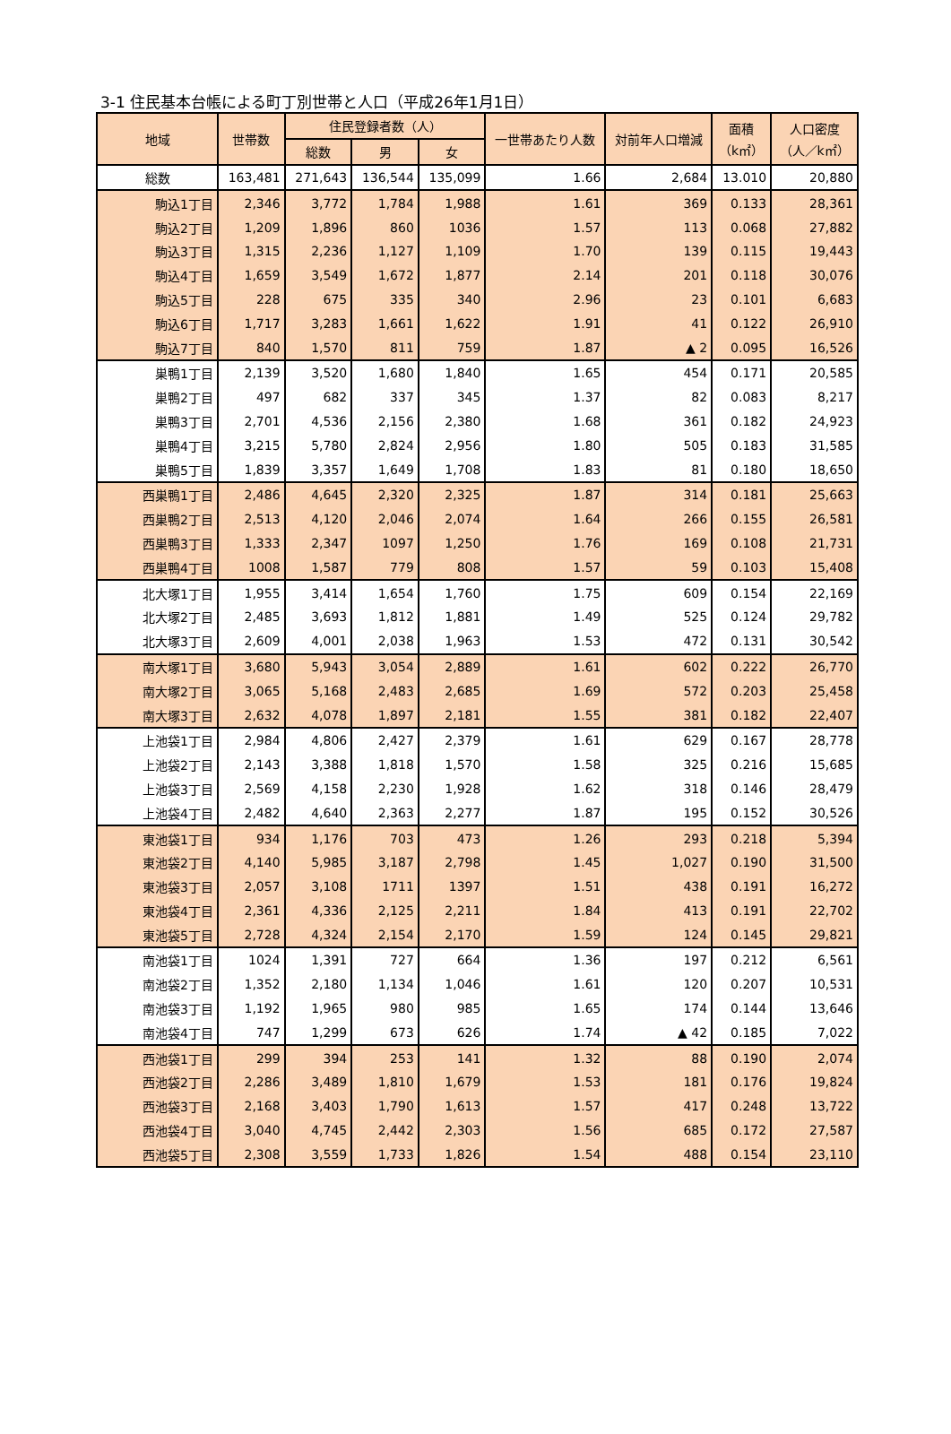3-1 住民基本台帳による町丁別世帯と人口（平成26年1月1日）
| 地域 | 世帯数 | 住民登録者数（人） | | | 一世帯あたり人数 | 対前年人口増減 | 面積 （k㎡） | 人口密度 （人／k㎡） |
| --- | --- | --- | --- | --- | --- | --- | --- | --- |
| | | 総数 | 男 | 女 | | | | |
| 総数 | 163,481 | 271,643 | 136,544 | 135,099 | 1.66 | 2,684 | 13.010 | 20,880 |
| 駒込1丁目 | 2,346 | 3,772 | 1,784 | 1,988 | 1.61 | 369 | 0.133 | 28,361 |
| 駒込2丁目 | 1,209 | 1,896 | 860 | 1036 | 1.57 | 113 | 0.068 | 27,882 |
| 駒込3丁目 | 1,315 | 2,236 | 1,127 | 1,109 | 1.70 | 139 | 0.115 | 19,443 |
| 駒込4丁目 | 1,659 | 3,549 | 1,672 | 1,877 | 2.14 | 201 | 0.118 | 30,076 |
| 駒込5丁目 | 228 | 675 | 335 | 340 | 2.96 | 23 | 0.101 | 6,683 |
| 駒込6丁目 | 1,717 | 3,283 | 1,661 | 1,622 | 1.91 | 41 | 0.122 | 26,910 |
| 駒込7丁目 | 840 | 1,570 | 811 | 759 | 1.87 | ▲ 2 | 0.095 | 16,526 |
| 巣鴨1丁目 | 2,139 | 3,520 | 1,680 | 1,840 | 1.65 | 454 | 0.171 | 20,585 |
| 巣鴨2丁目 | 497 | 682 | 337 | 345 | 1.37 | 82 | 0.083 | 8,217 |
| 巣鴨3丁目 | 2,701 | 4,536 | 2,156 | 2,380 | 1.68 | 361 | 0.182 | 24,923 |
| 巣鴨4丁目 | 3,215 | 5,780 | 2,824 | 2,956 | 1.80 | 505 | 0.183 | 31,585 |
| 巣鴨5丁目 | 1,839 | 3,357 | 1,649 | 1,708 | 1.83 | 81 | 0.180 | 18,650 |
| 西巣鴨1丁目 | 2,486 | 4,645 | 2,320 | 2,325 | 1.87 | 314 | 0.181 | 25,663 |
| 西巣鴨2丁目 | 2,513 | 4,120 | 2,046 | 2,074 | 1.64 | 266 | 0.155 | 26,581 |
| 西巣鴨3丁目 | 1,333 | 2,347 | 1097 | 1,250 | 1.76 | 169 | 0.108 | 21,731 |
| 西巣鴨4丁目 | 1008 | 1,587 | 779 | 808 | 1.57 | 59 | 0.103 | 15,408 |
| 北大塚1丁目 | 1,955 | 3,414 | 1,654 | 1,760 | 1.75 | 609 | 0.154 | 22,169 |
| 北大塚2丁目 | 2,485 | 3,693 | 1,812 | 1,881 | 1.49 | 525 | 0.124 | 29,782 |
| 北大塚3丁目 | 2,609 | 4,001 | 2,038 | 1,963 | 1.53 | 472 | 0.131 | 30,542 |
| 南大塚1丁目 | 3,680 | 5,943 | 3,054 | 2,889 | 1.61 | 602 | 0.222 | 26,770 |
| 南大塚2丁目 | 3,065 | 5,168 | 2,483 | 2,685 | 1.69 | 572 | 0.203 | 25,458 |
| 南大塚3丁目 | 2,632 | 4,078 | 1,897 | 2,181 | 1.55 | 381 | 0.182 | 22,407 |
| 上池袋1丁目 | 2,984 | 4,806 | 2,427 | 2,379 | 1.61 | 629 | 0.167 | 28,778 |
| 上池袋2丁目 | 2,143 | 3,388 | 1,818 | 1,570 | 1.58 | 325 | 0.216 | 15,685 |
| 上池袋3丁目 | 2,569 | 4,158 | 2,230 | 1,928 | 1.62 | 318 | 0.146 | 28,479 |
| 上池袋4丁目 | 2,482 | 4,640 | 2,363 | 2,277 | 1.87 | 195 | 0.152 | 30,526 |
| 東池袋1丁目 | 934 | 1,176 | 703 | 473 | 1.26 | 293 | 0.218 | 5,394 |
| 東池袋2丁目 | 4,140 | 5,985 | 3,187 | 2,798 | 1.45 | 1,027 | 0.190 | 31,500 |
| 東池袋3丁目 | 2,057 | 3,108 | 1711 | 1397 | 1.51 | 438 | 0.191 | 16,272 |
| 東池袋4丁目 | 2,361 | 4,336 | 2,125 | 2,211 | 1.84 | 413 | 0.191 | 22,702 |
| 東池袋5丁目 | 2,728 | 4,324 | 2,154 | 2,170 | 1.59 | 124 | 0.145 | 29,821 |
| 南池袋1丁目 | 1024 | 1,391 | 727 | 664 | 1.36 | 197 | 0.212 | 6,561 |
| 南池袋2丁目 | 1,352 | 2,180 | 1,134 | 1,046 | 1.61 | 120 | 0.207 | 10,531 |
| 南池袋3丁目 | 1,192 | 1,965 | 980 | 985 | 1.65 | 174 | 0.144 | 13,646 |
| 南池袋4丁目 | 747 | 1,299 | 673 | 626 | 1.74 | ▲ 42 | 0.185 | 7,022 |
| 西池袋1丁目 | 299 | 394 | 253 | 141 | 1.32 | 88 | 0.190 | 2,074 |
| 西池袋2丁目 | 2,286 | 3,489 | 1,810 | 1,679 | 1.53 | 181 | 0.176 | 19,824 |
| 西池袋3丁目 | 2,168 | 3,403 | 1,790 | 1,613 | 1.57 | 417 | 0.248 | 13,722 |
| 西池袋4丁目 | 3,040 | 4,745 | 2,442 | 2,303 | 1.56 | 685 | 0.172 | 27,587 |
| 西池袋5丁目 | 2,308 | 3,559 | 1,733 | 1,826 | 1.54 | 488 | 0.154 | 23,110 |